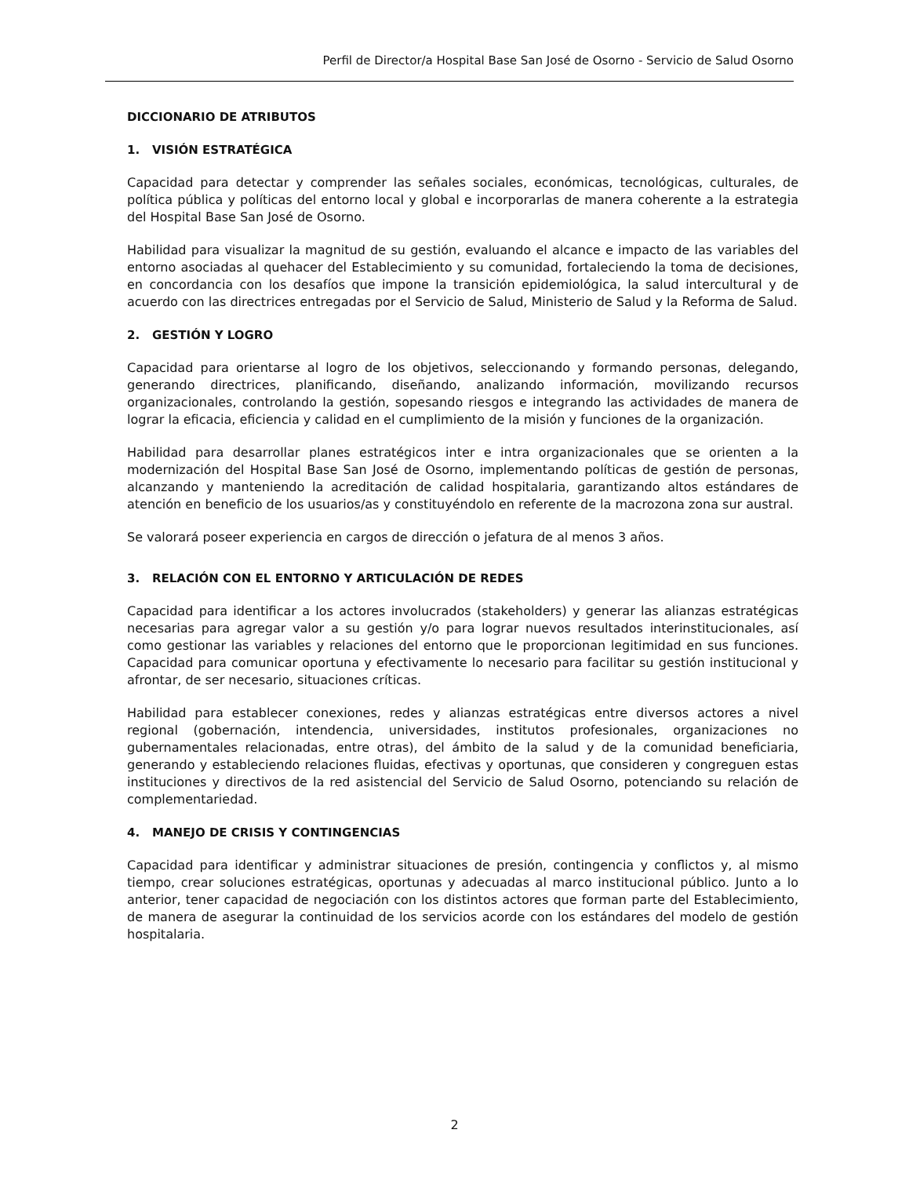Perfil de Director/a Hospital Base San José de Osorno - Servicio de Salud Osorno
DICCIONARIO DE ATRIBUTOS
1. VISIÓN ESTRATÉGICA
Capacidad para detectar y comprender las señales sociales, económicas, tecnológicas, culturales, de política pública y políticas del entorno local y global e incorporarlas de manera coherente a la estrategia del Hospital Base San José de Osorno.
Habilidad para visualizar la magnitud de su gestión, evaluando el alcance e impacto de las variables del entorno asociadas al quehacer del Establecimiento y su comunidad, fortaleciendo la toma de decisiones, en concordancia con los desafíos que impone la transición epidemiológica, la salud intercultural y de acuerdo con las directrices entregadas por el Servicio de Salud, Ministerio de Salud y la Reforma de Salud.
2. GESTIÓN Y LOGRO
Capacidad para orientarse al logro de los objetivos, seleccionando y formando personas, delegando, generando directrices, planificando, diseñando, analizando información, movilizando recursos organizacionales, controlando la gestión, sopesando riesgos e integrando las actividades de manera de lograr la eficacia, eficiencia y calidad en el cumplimiento de la misión y funciones de la organización.
Habilidad para desarrollar planes estratégicos inter e intra organizacionales que se orienten a la modernización del Hospital Base San José de Osorno, implementando políticas de gestión de personas, alcanzando y manteniendo la acreditación de calidad hospitalaria, garantizando altos estándares de atención en beneficio de los usuarios/as y constituyéndolo en referente de la macrozona zona sur austral.
Se valorará poseer experiencia en cargos de dirección o jefatura de al menos 3 años.
3. RELACIÓN CON EL ENTORNO Y ARTICULACIÓN DE REDES
Capacidad para identificar a los actores involucrados (stakeholders) y generar las alianzas estratégicas necesarias para agregar valor a su gestión y/o para lograr nuevos resultados interinstitucionales, así como gestionar las variables y relaciones del entorno que le proporcionan legitimidad en sus funciones. Capacidad para comunicar oportuna y efectivamente lo necesario para facilitar su gestión institucional y afrontar, de ser necesario, situaciones críticas.
Habilidad para establecer conexiones, redes y alianzas estratégicas entre diversos actores a nivel regional (gobernación, intendencia, universidades, institutos profesionales, organizaciones no gubernamentales relacionadas, entre otras), del ámbito de la salud y de la comunidad beneficiaria, generando y estableciendo relaciones fluidas, efectivas y oportunas, que consideren y congreguen estas instituciones y directivos de la red asistencial del Servicio de Salud Osorno, potenciando su relación de complementariedad.
4. MANEJO DE CRISIS Y CONTINGENCIAS
Capacidad para identificar y administrar situaciones de presión, contingencia y conflictos y, al mismo tiempo, crear soluciones estratégicas, oportunas y adecuadas al marco institucional público. Junto a lo anterior, tener capacidad de negociación con los distintos actores que forman parte del Establecimiento, de manera de asegurar la continuidad de los servicios acorde con los estándares del modelo de gestión hospitalaria.
2